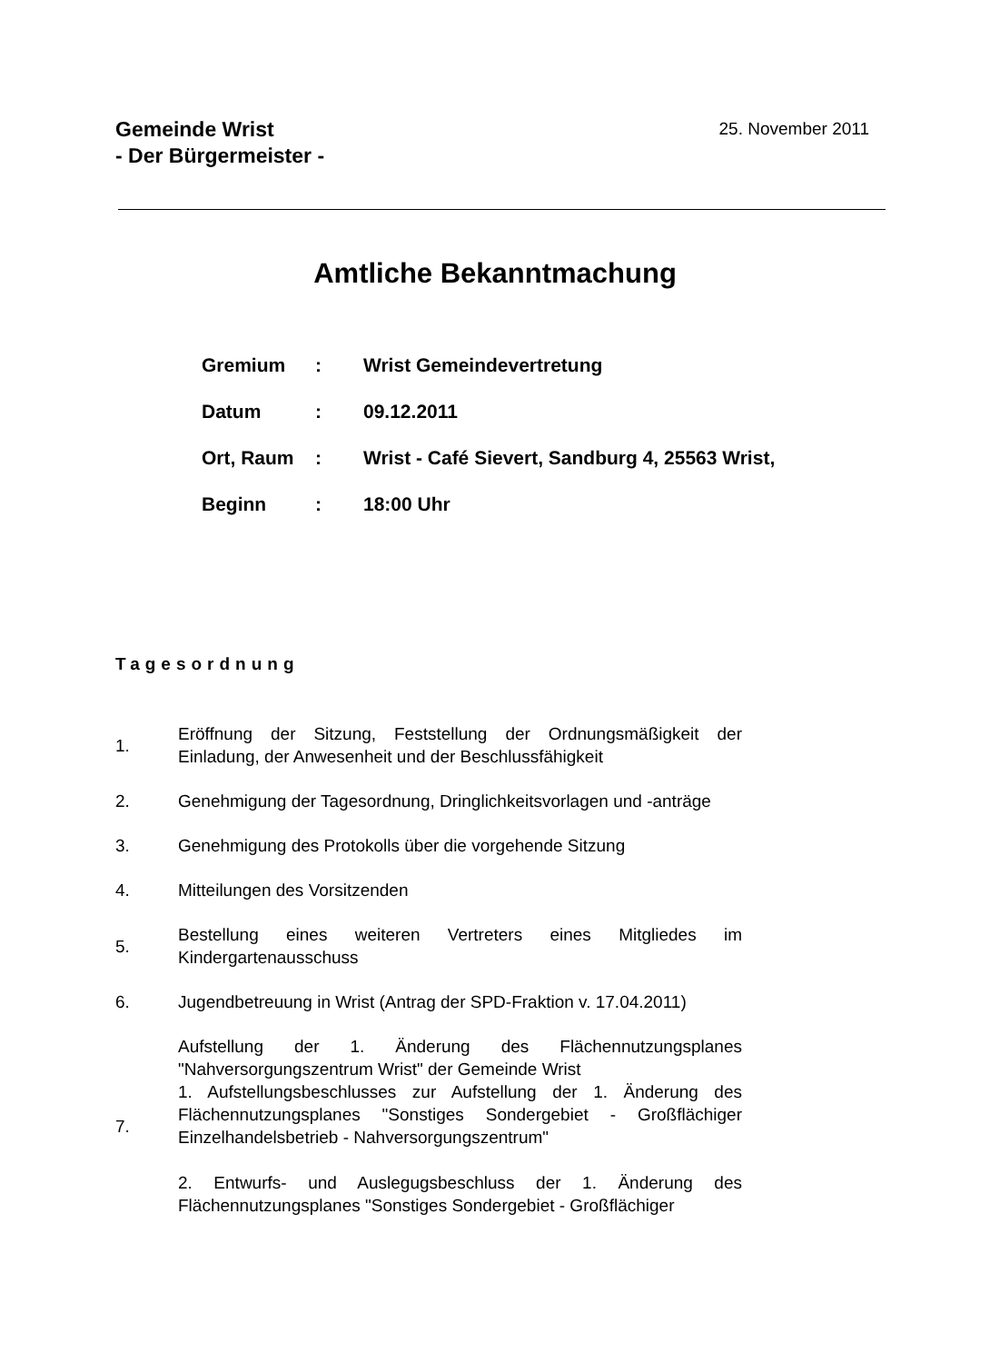Gemeinde Wrist
- Der Bürgermeister -
25. November 2011
Amtliche Bekanntmachung
Gremium: Wrist Gemeindevertretung
Datum: 09.12.2011
Ort, Raum: Wrist - Café Sievert, Sandburg 4, 25563 Wrist,
Beginn: 18:00 Uhr
Tagesordnung
1. Eröffnung der Sitzung, Feststellung der Ordnungsmäßigkeit der Einladung, der Anwesenheit und der Beschlussfähigkeit
2. Genehmigung der Tagesordnung, Dringlichkeitsvorlagen und -anträge
3. Genehmigung des Protokolls über die vorgehende Sitzung
4. Mitteilungen des Vorsitzenden
5. Bestellung eines weiteren Vertreters eines Mitgliedes im Kindergartenausschuss
6. Jugendbetreuung in Wrist (Antrag der SPD-Fraktion v. 17.04.2011)
7. Aufstellung der 1. Änderung des Flächennutzungsplanes "Nahversorgungszentrum Wrist" der Gemeinde Wrist
1. Aufstellungsbeschlusses zur Aufstellung der 1. Änderung des Flächennutzungsplanes "Sonstiges Sondergebiet - Großflächiger Einzelhandelsbetrieb - Nahversorgungszentrum"
2. Entwurfs- und Auslegugsbeschluss der 1. Änderung des Flächennutzungsplanes "Sonstiges Sondergebiet - Großflächiger